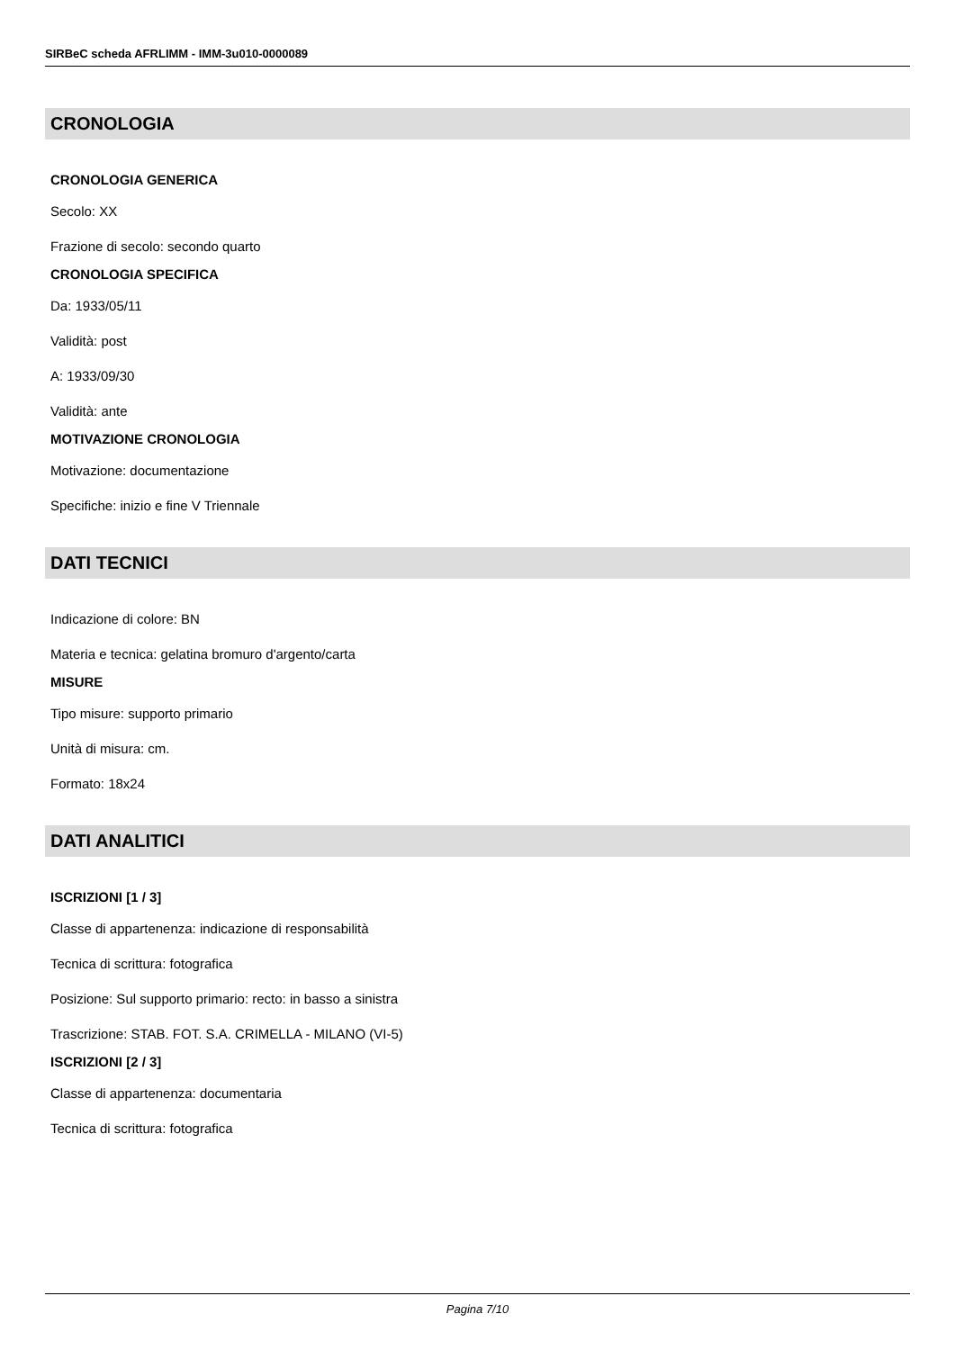SIRBeC scheda AFRLIMM - IMM-3u010-0000089
CRONOLOGIA
CRONOLOGIA GENERICA
Secolo: XX
Frazione di secolo: secondo quarto
CRONOLOGIA SPECIFICA
Da: 1933/05/11
Validità: post
A: 1933/09/30
Validità: ante
MOTIVAZIONE CRONOLOGIA
Motivazione: documentazione
Specifiche: inizio e fine V Triennale
DATI TECNICI
Indicazione di colore: BN
Materia e tecnica: gelatina bromuro d'argento/carta
MISURE
Tipo misure: supporto primario
Unità di misura: cm.
Formato: 18x24
DATI ANALITICI
ISCRIZIONI [1 / 3]
Classe di appartenenza: indicazione di responsabilità
Tecnica di scrittura: fotografica
Posizione: Sul supporto primario: recto: in basso a sinistra
Trascrizione: STAB. FOT. S.A. CRIMELLA - MILANO (VI-5)
ISCRIZIONI [2 / 3]
Classe di appartenenza: documentaria
Tecnica di scrittura: fotografica
Pagina 7/10